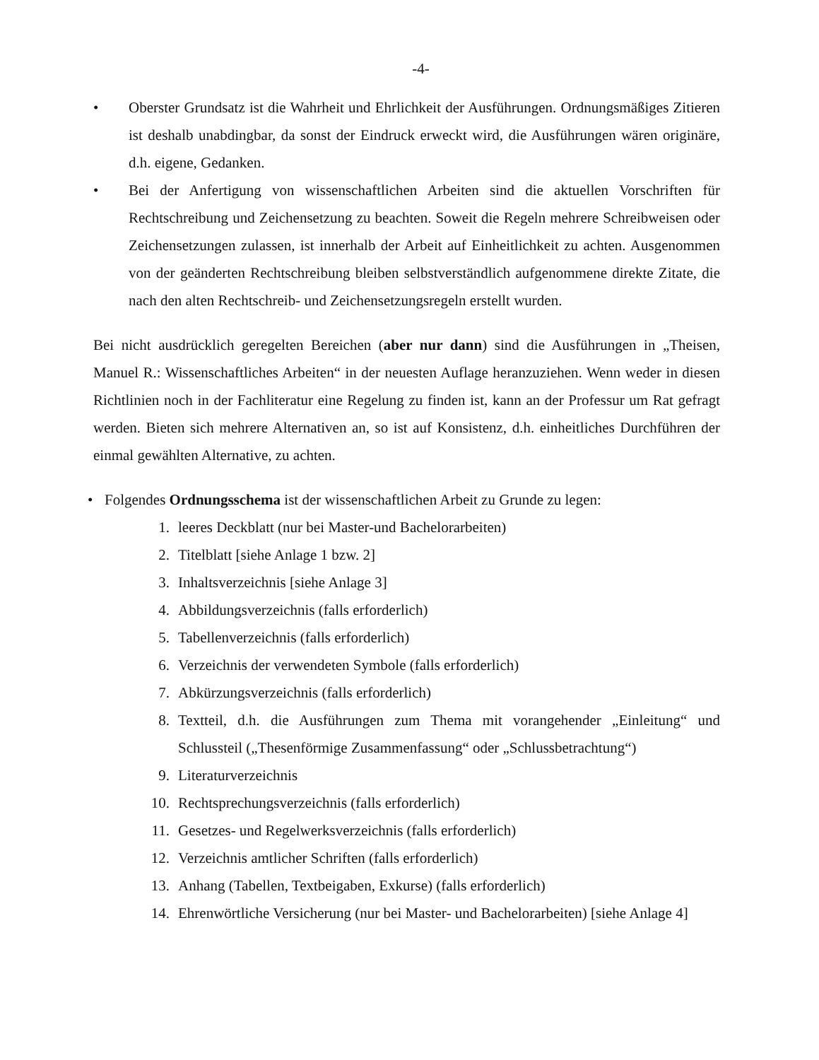-4-
• Oberster Grundsatz ist die Wahrheit und Ehrlichkeit der Ausführungen. Ordnungsmäßiges Zitieren ist deshalb unabdingbar, da sonst der Eindruck erweckt wird, die Ausführungen wären originäre, d.h. eigene, Gedanken.
• Bei der Anfertigung von wissenschaftlichen Arbeiten sind die aktuellen Vorschriften für Rechtschreibung und Zeichensetzung zu beachten. Soweit die Regeln mehrere Schreibweisen oder Zeichensetzungen zulassen, ist innerhalb der Arbeit auf Einheitlichkeit zu achten. Ausgenommen von der geänderten Rechtschreibung bleiben selbstverständlich aufgenommene direkte Zitate, die nach den alten Rechtschreib- und Zeichensetzungsregeln erstellt wurden.
Bei nicht ausdrücklich geregelten Bereichen (aber nur dann) sind die Ausführungen in „Theisen, Manuel R.: Wissenschaftliches Arbeiten“ in der neuesten Auflage heranzuziehen. Wenn weder in diesen Richtlinien noch in der Fachliteratur eine Regelung zu finden ist, kann an der Professur um Rat gefragt werden. Bieten sich mehrere Alternativen an, so ist auf Konsistenz, d.h. einheitliches Durchführen der einmal gewählten Alternative, zu achten.
• Folgendes Ordnungsschema ist der wissenschaftlichen Arbeit zu Grunde zu legen:
1. leeres Deckblatt (nur bei Master-und Bachelorarbeiten)
2. Titelblatt [siehe Anlage 1 bzw. 2]
3. Inhaltsverzeichnis [siehe Anlage 3]
4. Abbildungsverzeichnis (falls erforderlich)
5. Tabellenverzeichnis (falls erforderlich)
6. Verzeichnis der verwendeten Symbole (falls erforderlich)
7. Abkürzungsverzeichnis (falls erforderlich)
8. Textteil, d.h. die Ausführungen zum Thema mit vorangehender „Einleitung“ und Schlussteil („Thesenförmige Zusammenfassung“ oder „Schlussbetrachtung“)
9. Literaturverzeichnis
10. Rechtsprechungsverzeichnis (falls erforderlich)
11. Gesetzes- und Regelwerksverzeichnis (falls erforderlich)
12. Verzeichnis amtlicher Schriften (falls erforderlich)
13. Anhang (Tabellen, Textbeigaben, Exkurse) (falls erforderlich)
14. Ehrenwörtliche Versicherung (nur bei Master- und Bachelorarbeiten) [siehe Anlage 4]